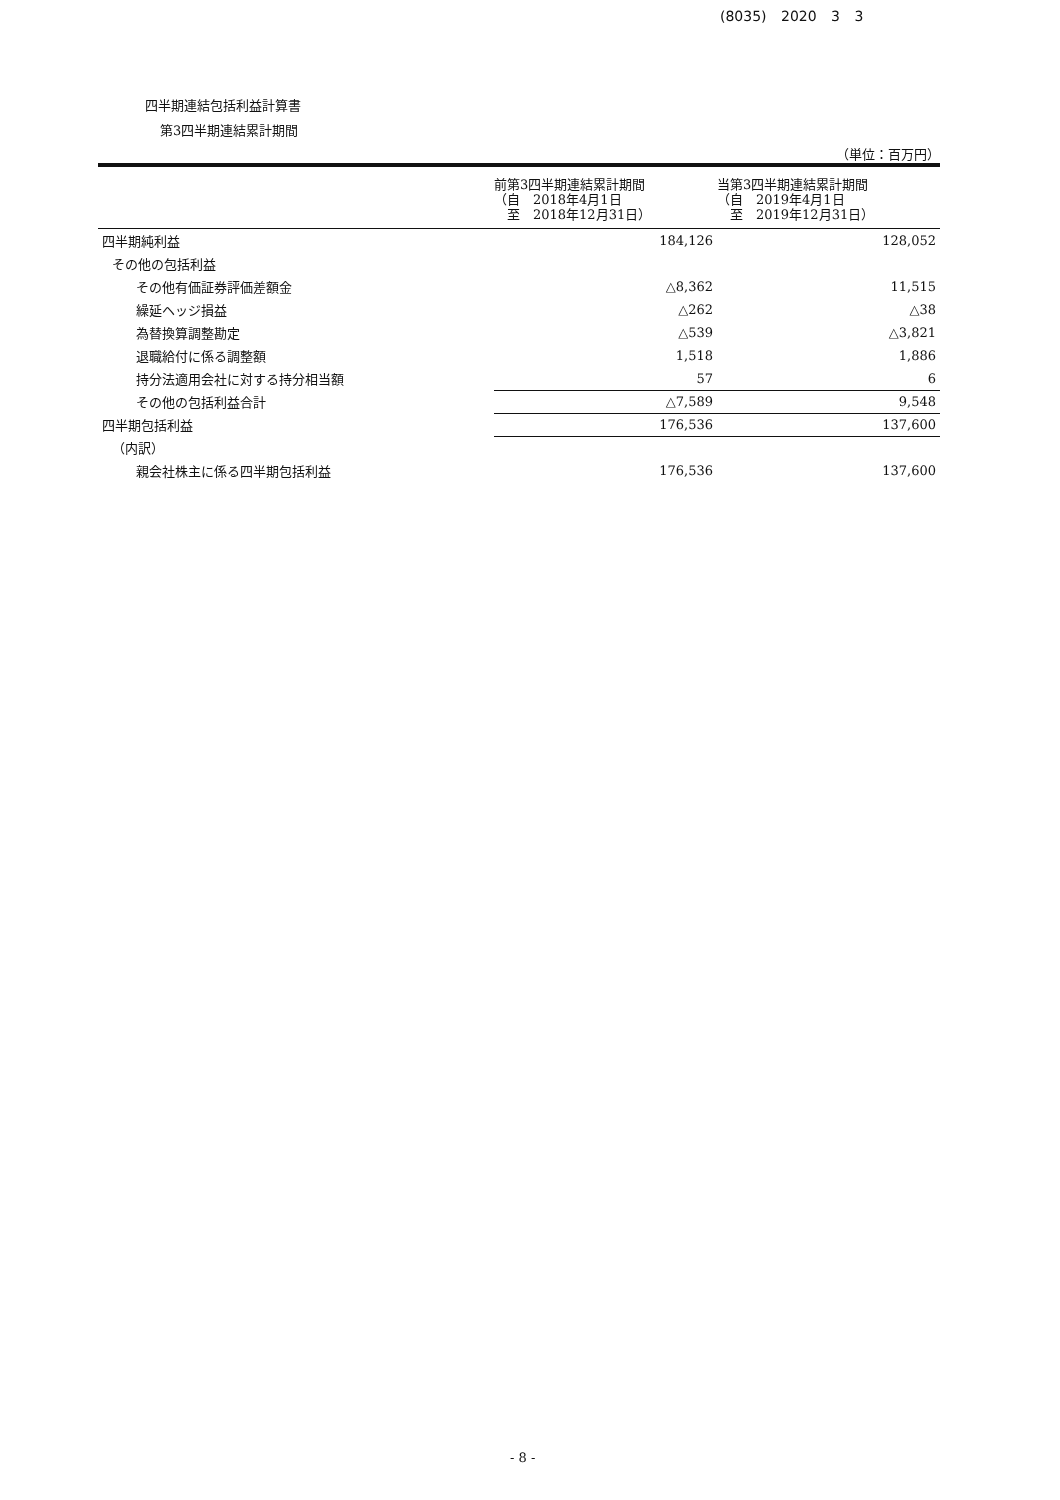(8035) 2020 3 3
四半期連結包括利益計算書
第3四半期連結累計期間
（単位：百万円）
| | 前第3四半期連結累計期間 （自 2018年4月1日 至 2018年12月31日） | 当第3四半期連結累計期間 （自 2019年4月1日 至 2019年12月31日） |
| --- | --- | --- |
| 四半期純利益 | 184,126 | 128,052 |
| その他の包括利益 | | |
| その他有価証券評価差額金 | △8,362 | 11,515 |
| 繰延ヘッジ損益 | △262 | △38 |
| 為替換算調整勘定 | △539 | △3,821 |
| 退職給付に係る調整額 | 1,518 | 1,886 |
| 持分法適用会社に対する持分相当額 | 57 | 6 |
| その他の包括利益合計 | △7,589 | 9,548 |
| 四半期包括利益 | 176,536 | 137,600 |
| （内訳） | | |
| 親会社株主に係る四半期包括利益 | 176,536 | 137,600 |
- 8 -